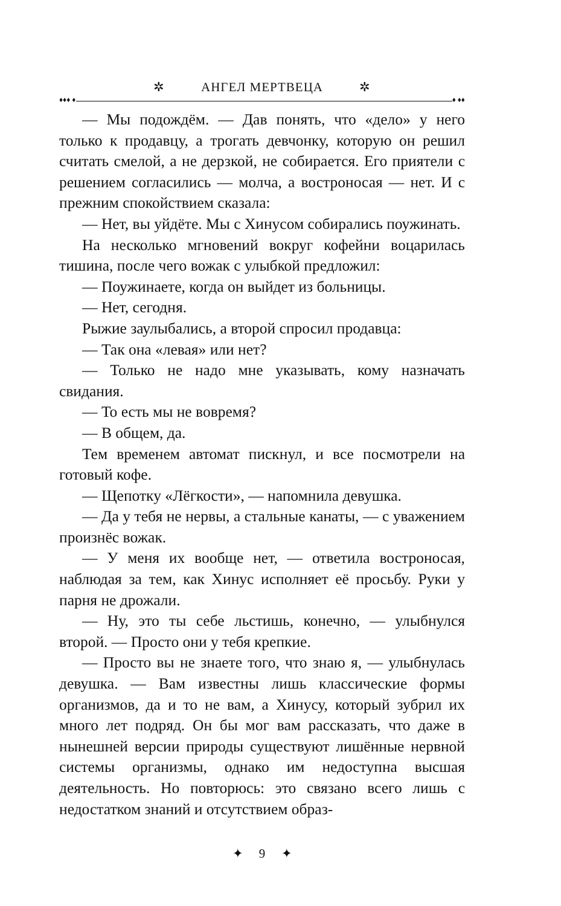✲ АНГЕЛ МЕРТВЕЦА ✲
♦♦♦ ♦ ♦ ♦♦
— Мы подождём. — Дав понять, что «дело» у него только к продавцу, а трогать девчонку, которую он решил считать смелой, а не дерзкой, не собирается. Его приятели с решением согласились — молча, а востроносая — нет. И с прежним спокойствием сказала:
— Нет, вы уйдёте. Мы с Хинусом собирались поужинать.
На несколько мгновений вокруг кофейни воцарилась тишина, после чего вожак с улыбкой предложил:
— Поужинаете, когда он выйдет из больницы.
— Нет, сегодня.
Рыжие заулыбались, а второй спросил продавца:
— Так она «левая» или нет?
— Только не надо мне указывать, кому назначать свидания.
— То есть мы не вовремя?
— В общем, да.
Тем временем автомат пискнул, и все посмотрели на готовый кофе.
— Щепотку «Лёгкости», — напомнила девушка.
— Да у тебя не нервы, а стальные канаты, — с уважением произнёс вожак.
— У меня их вообще нет, — ответила востроносая, наблюдая за тем, как Хинус исполняет её просьбу. Руки у парня не дрожали.
— Ну, это ты себе льстишь, конечно, — улыбнулся второй. — Просто они у тебя крепкие.
— Просто вы не знаете того, что знаю я, — улыбнулась девушка. — Вам известны лишь классические формы организмов, да и то не вам, а Хинусу, который зубрил их много лет подряд. Он бы мог вам рассказать, что даже в нынешней версии природы существуют лишённые нервной системы организмы, однако им недоступна высшая деятельность. Но повторюсь: это связано всего лишь с недостатком знаний и отсутствием образ-
✦ 9 ✦